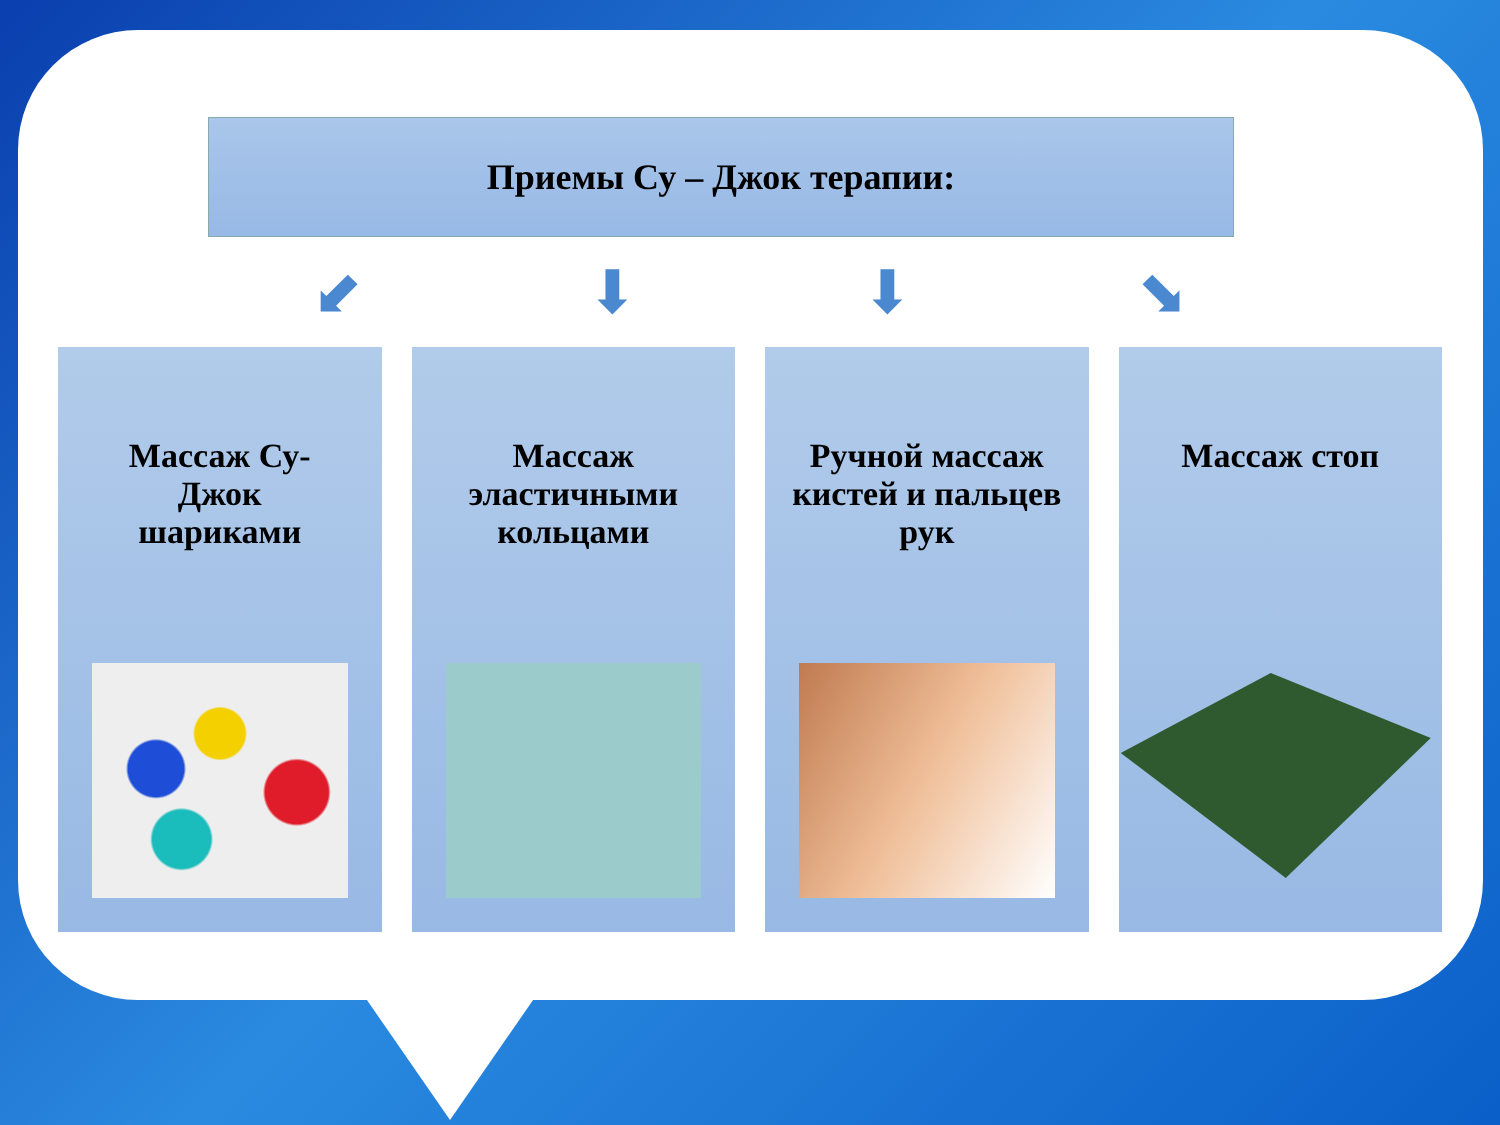Приемы Су – Джок терапии:
⬋ ⬇ ⬇ ⬊
Массаж Су-
Джок
шариками
Массаж
эластичными
кольцами
Ручной массаж
кистей и пальцев
рук
Массаж стоп